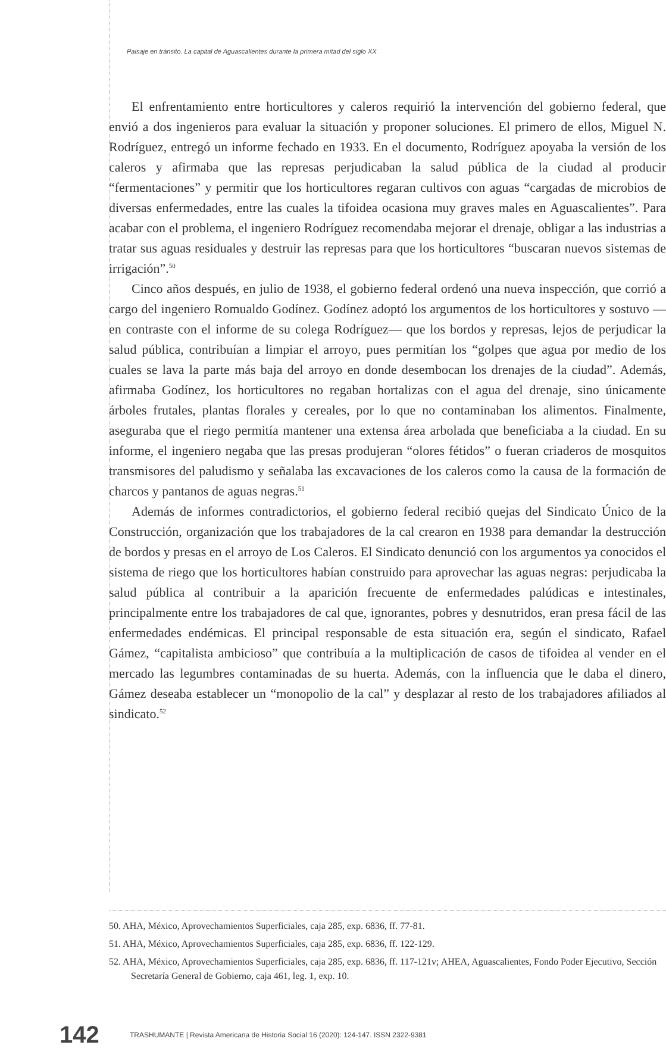Paisaje en tránsito. La capital de Aguascalientes durante la primera mitad del siglo XX
El enfrentamiento entre horticultores y caleros requirió la intervención del gobierno federal, que envió a dos ingenieros para evaluar la situación y proponer soluciones. El primero de ellos, Miguel N. Rodríguez, entregó un informe fechado en 1933. En el documento, Rodríguez apoyaba la versión de los caleros y afirmaba que las represas perjudicaban la salud pública de la ciudad al producir “fermentaciones” y permitir que los horticultores regaran cultivos con aguas “cargadas de microbios de diversas enfermedades, entre las cuales la tifoidea ocasiona muy graves males en Aguascalientes”. Para acabar con el problema, el ingeniero Rodríguez recomendaba mejorar el drenaje, obligar a las industrias a tratar sus aguas residuales y destruir las represas para que los horticultores “buscaran nuevos sistemas de irrigación”.<sup>50</sup>
Cinco años después, en julio de 1938, el gobierno federal ordenó una nueva inspección, que corrió a cargo del ingeniero Romualdo Godínez. Godínez adoptó los argumentos de los horticultores y sostuvo —en contraste con el informe de su colega Rodríguez— que los bordos y represas, lejos de perjudicar la salud pública, contribuían a limpiar el arroyo, pues permitían los “golpes que agua por medio de los cuales se lava la parte más baja del arroyo en donde desembocan los drenajes de la ciudad”. Además, afirmaba Godínez, los horticultores no regaban hortalizas con el agua del drenaje, sino únicamente árboles frutales, plantas florales y cereales, por lo que no contaminaban los alimentos. Finalmente, aseguraba que el riego permitía mantener una extensa área arbolada que beneficiaba a la ciudad. En su informe, el ingeniero negaba que las presas produjeran “olores fétidos” o fueran criaderos de mosquitos transmisores del paludismo y señalaba las excavaciones de los caleros como la causa de la formación de charcos y pantanos de aguas negras.<sup>51</sup>
Además de informes contradictorios, el gobierno federal recibió quejas del Sindicato Único de la Construcción, organización que los trabajadores de la cal crearon en 1938 para demandar la destrucción de bordos y presas en el arroyo de Los Caleros. El Sindicato denunció con los argumentos ya conocidos el sistema de riego que los horticultores habían construido para aprovechar las aguas negras: perjudicaba la salud pública al contribuir a la aparición frecuente de enfermedades palúdicas e intestinales, principalmente entre los trabajadores de cal que, ignorantes, pobres y desnutridos, eran presa fácil de las enfermedades endémicas. El principal responsable de esta situación era, según el sindicato, Rafael Gámez, “capitalista ambicioso” que contribuía a la multiplicación de casos de tifoidea al vender en el mercado las legumbres contaminadas de su huerta. Además, con la influencia que le daba el dinero, Gámez deseaba establecer un “monopolio de la cal” y desplazar al resto de los trabajadores afiliados al sindicato.<sup>52</sup>
50. AHA, México, Aprovechamientos Superficiales, caja 285, exp. 6836, ff. 77-81.
51. AHA, México, Aprovechamientos Superficiales, caja 285, exp. 6836, ff. 122-129.
52. AHA, México, Aprovechamientos Superficiales, caja 285, exp. 6836, ff. 117-121v; AHEA, Aguascalientes, Fondo Poder Ejecutivo, Sección Secretaría General de Gobierno, caja 461, leg. 1, exp. 10.
142 TRASHUMANTE | Revista Americana de Historia Social 16 (2020): 124-147. ISSN 2322-9381